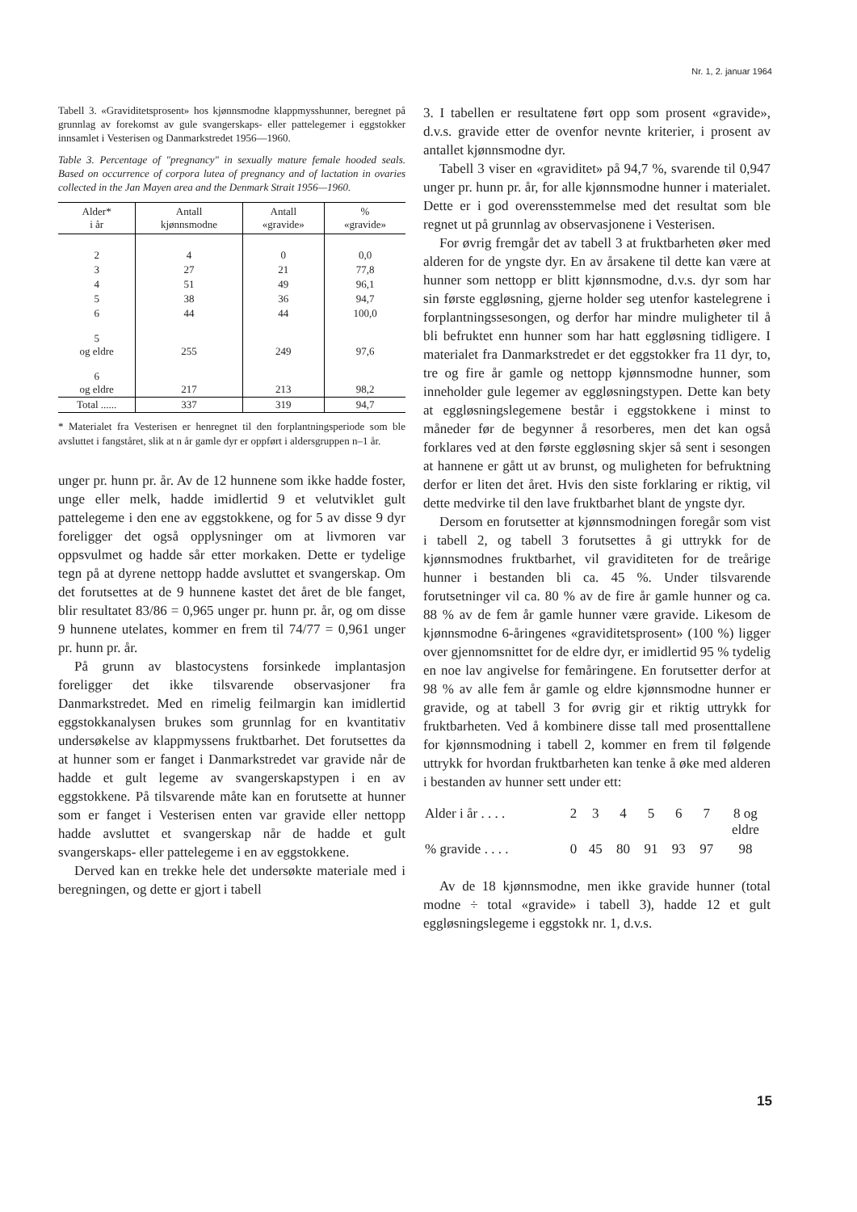Nr. 1, 2. januar 1964
Tabell 3. «Graviditetsprosent» hos kjønnsmodne klappmysshunner, beregnet på grunnlag av forekomst av gule svangerskaps- eller pattelegemer i eggstokker innsamlet i Vesterisen og Danmarkstredet 1956—1960.
Table 3. Percentage of "pregnancy" in sexually mature female hooded seals. Based on occurrence of corpora lutea of pregnancy and of lactation in ovaries collected in the Jan Mayen area and the Denmark Strait 1956—1960.
| Alder* i år | Antall kjønnsmodne | Antall «gravide» | % «gravide» |
| --- | --- | --- | --- |
| 2 | 4 | 0 | 0,0 |
| 3 | 27 | 21 | 77,8 |
| 4 | 51 | 49 | 96,1 |
| 5 | 38 | 36 | 94,7 |
| 6 | 44 | 44 | 100,0 |
| 5 og eldre | 255 | 249 | 97,6 |
| 6 og eldre | 217 | 213 | 98,2 |
| Total ...... | 337 | 319 | 94,7 |
* Materialet fra Vesterisen er henregnet til den forplantningsperiode som ble avsluttet i fangståret, slik at n år gamle dyr er oppført i aldersgruppen n–1 år.
unger pr. hunn pr. år. Av de 12 hunnene som ikke hadde foster, unge eller melk, hadde imidlertid 9 et velutviklet gult pattelegeme i den ene av eggstokkene, og for 5 av disse 9 dyr foreligger det også opplysninger om at livmoren var oppsvulmet og hadde sår etter morkaken. Dette er tydelige tegn på at dyrene nettopp hadde avsluttet et svangerskap. Om det forutsettes at de 9 hunnene kastet det året de ble fanget, blir resultatet 83/86 = 0,965 unger pr. hunn pr. år, og om disse 9 hunnene utelates, kommer en frem til 74/77 = 0,961 unger pr. hunn pr. år.
På grunn av blastocystens forsinkede implantasjon foreligger det ikke tilsvarende observasjoner fra Danmarkstredet. Med en rimelig feilmargin kan imidlertid eggstokkanalysen brukes som grunnlag for en kvantitativ undersøkelse av klappmyssens fruktbarhet. Det forutsettes da at hunner som er fanget i Danmarkstredet var gravide når de hadde et gult legeme av svangerskapstypen i en av eggstokkene. På tilsvarende måte kan en forutsette at hunner som er fanget i Vesterisen enten var gravide eller nettopp hadde avsluttet et svangerskap når de hadde et gult svangerskaps- eller pattelegeme i en av eggstokkene.
Derved kan en trekke hele det undersøkte materiale med i beregningen, og dette er gjort i tabell
3. I tabellen er resultatene ført opp som prosent «gravide», d.v.s. gravide etter de ovenfor nevnte kriterier, i prosent av antallet kjønnsmodne dyr.
Tabell 3 viser en «graviditet» på 94,7 %, svarende til 0,947 unger pr. hunn pr. år, for alle kjønnsmodne hunner i materialet. Dette er i god overensstemmelse med det resultat som ble regnet ut på grunnlag av observasjonene i Vesterisen.
For øvrig fremgår det av tabell 3 at fruktbarheten øker med alderen for de yngste dyr. En av årsakene til dette kan være at hunner som nettopp er blitt kjønnsmodne, d.v.s. dyr som har sin første eggløsning, gjerne holder seg utenfor kastelegrene i forplantningssesongen, og derfor har mindre muligheter til å bli befruktet enn hunner som har hatt eggløsning tidligere. I materialet fra Danmarkstredet er det eggstokker fra 11 dyr, to, tre og fire år gamle og nettopp kjønnsmodne hunner, som inneholder gule legemer av eggløsningstypen. Dette kan bety at eggløsningslegemene består i eggstokkene i minst to måneder før de begynner å resorberes, men det kan også forklares ved at den første eggløsning skjer så sent i sesongen at hannene er gått ut av brunst, og muligheten for befruktning derfor er liten det året. Hvis den siste forklaring er riktig, vil dette medvirke til den lave fruktbarhet blant de yngste dyr.
Dersom en forutsetter at kjønnsmodningen foregår som vist i tabell 2, og tabell 3 forutsettes å gi uttrykk for de kjønnsmodnes fruktbarhet, vil graviditeten for de treårige hunner i bestanden bli ca. 45 %. Under tilsvarende forutsetninger vil ca. 80 % av de fire år gamle hunner og ca. 88 % av de fem år gamle hunner være gravide. Likesom de kjønnsmodne 6-åringenes «graviditetsprosent» (100 %) ligger over gjennomsnittet for de eldre dyr, er imidlertid 95 % tydelig en noe lav angivelse for femåringene. En forutsetter derfor at 98 % av alle fem år gamle og eldre kjønnsmodne hunner er gravide, og at tabell 3 for øvrig gir et riktig uttrykk for fruktbarheten. Ved å kombinere disse tall med prosenttallene for kjønnsmodning i tabell 2, kommer en frem til følgende uttrykk for hvordan fruktbarheten kan tenke å øke med alderen i bestanden av hunner sett under ett:
| Alder i år . . . . | 2 | 3 | 4 | 5 | 6 | 7 | 8 og eldre |
| % gravide . . . . | 0 | 45 | 80 | 91 | 93 | 97 | 98 |
Av de 18 kjønnsmodne, men ikke gravide hunner (total modne ÷ total «gravide» i tabell 3), hadde 12 et gult eggløsningslegeme i eggstokk nr. 1, d.v.s.
15